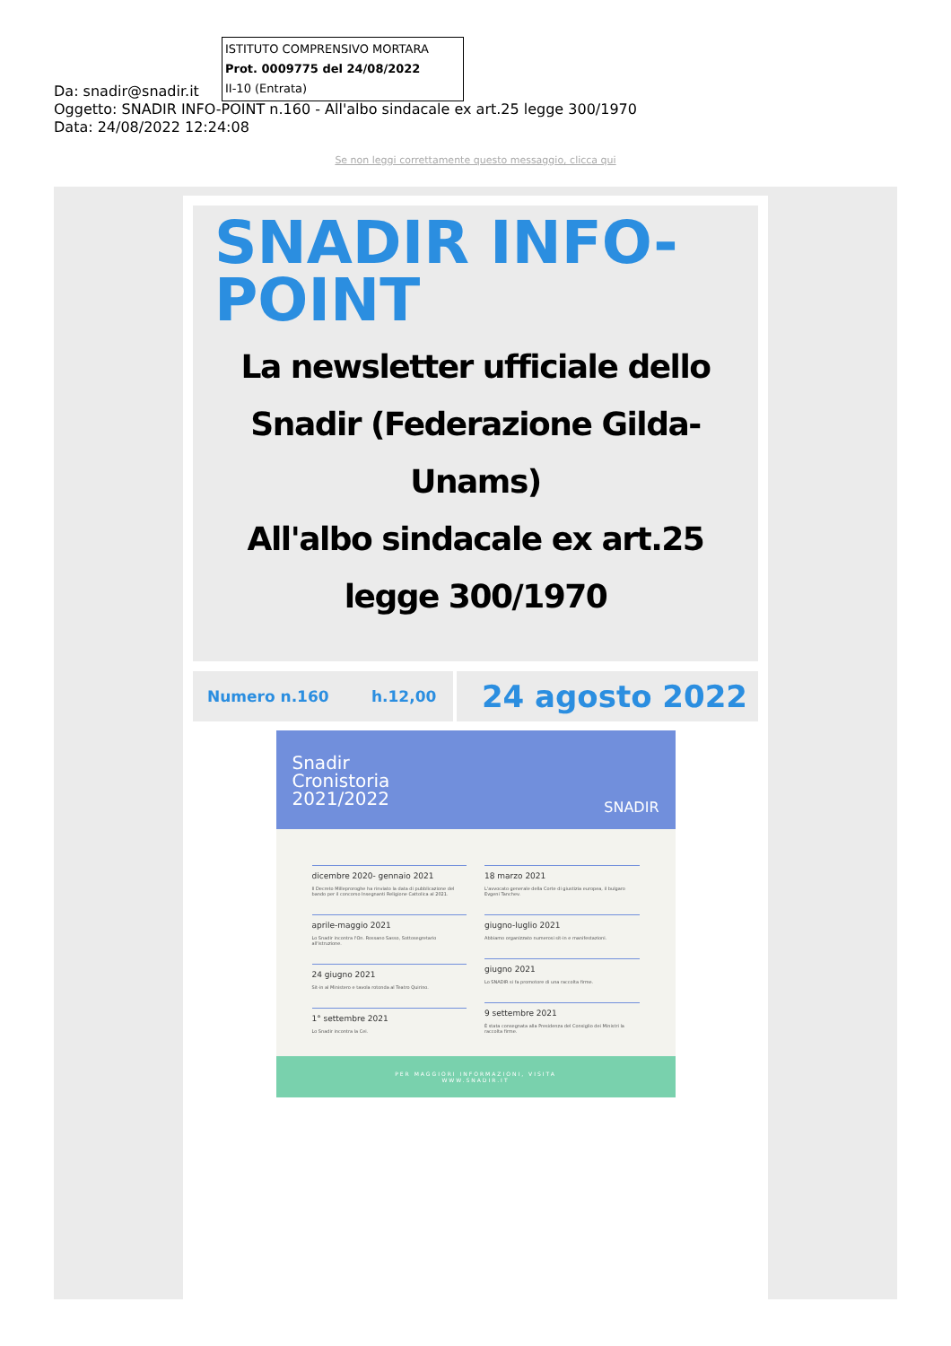ISTITUTO COMPRENSIVO MORTARA
Prot. 0009775 del 24/08/2022
II-10 (Entrata)
Da: snadir@snadir.it
Oggetto: SNADIR INFO-POINT n.160 - All'albo sindacale ex art.25 legge 300/1970
Data: 24/08/2022 12:24:08
Se non leggi correttamente questo messaggio, clicca qui
SNADIR INFO-
POINT
La newsletter ufficiale dello Snadir (Federazione Gilda-Unams)
All'albo sindacale ex art.25 legge 300/1970
Numero n.160 h.12,00
24 agosto 2022
Snadir
Cronistoria
2021/2022
SNADIR
dicembre 2020- gennaio 2021
Il Decreto Milleproroghe ha rinviato la data di pubblicazione del bando per il concorso Insegnanti Religione Cattolica al 2021.
aprile-maggio 2021
Lo Snadir incontra l'On. Rossano Sasso, Sottosegretario all'istruzione.
24 giugno 2021
Sit-in al Ministero e tavola rotonda al Teatro Quirino.
1° settembre 2021
Lo Snadir incontra la Cei.
18 marzo 2021
L'avvocato generale della Corte di giustizia europea, il bulgaro Evgeni Tanchev.
giugno-luglio 2021
Abbiamo organizzato numerosi sit-in e manifestazioni.
giugno 2021
Lo SNADIR si fa promotore di una raccolta firme.
9 settembre 2021
È stata consegnata alla Presidenza del Consiglio dei Ministri la raccolta firme.
PER MAGGIORI INFORMAZIONI, VISITA
WWW.SNADIR.IT